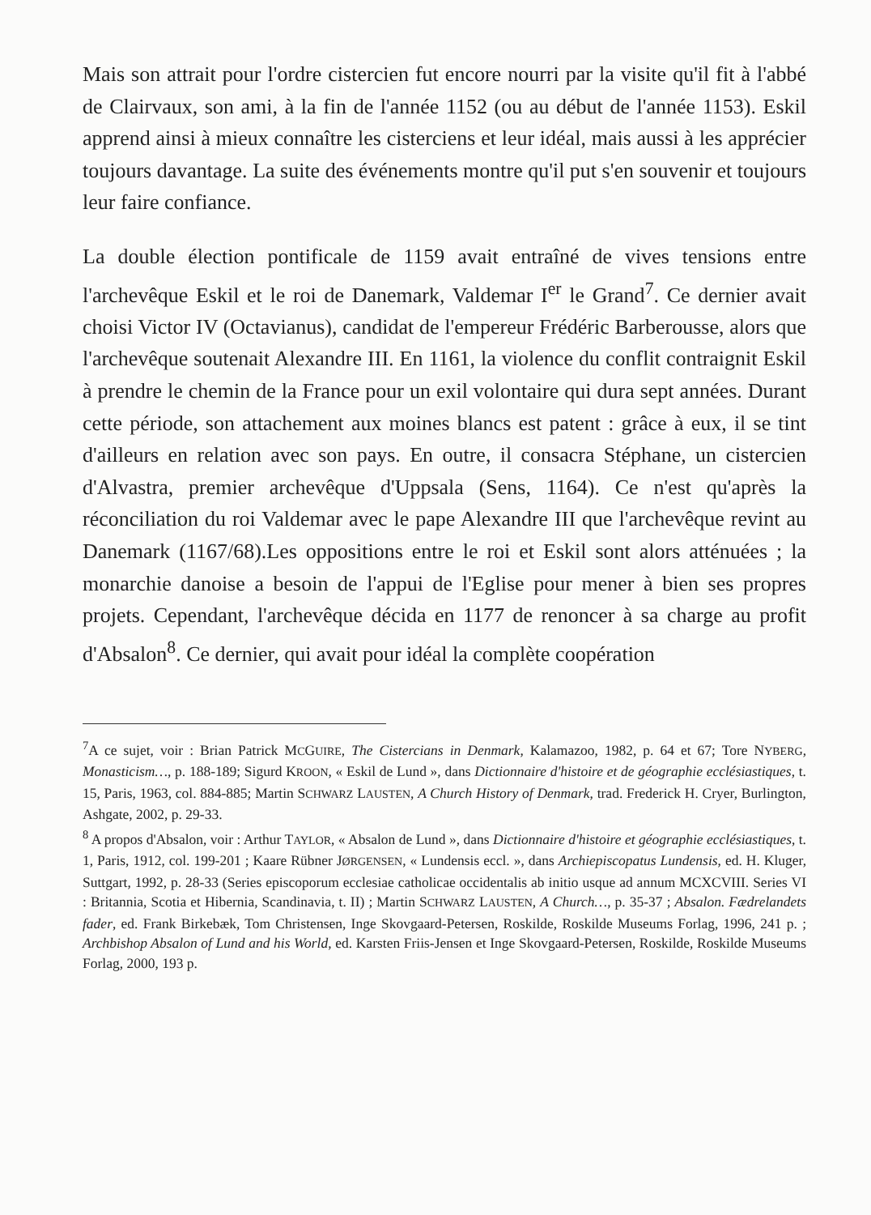Mais son attrait pour l'ordre cistercien fut encore nourri par la visite qu'il fit à l'abbé de Clairvaux, son ami, à la fin de l'année 1152 (ou au début de l'année 1153). Eskil apprend ainsi à mieux connaître les cisterciens et leur idéal, mais aussi à les apprécier toujours davantage. La suite des événements montre qu'il put s'en souvenir et toujours leur faire confiance.
La double élection pontificale de 1159 avait entraîné de vives tensions entre l'archevêque Eskil et le roi de Danemark, Valdemar I<sup>er</sup> le Grand<sup>7</sup>. Ce dernier avait choisi Victor IV (Octavianus), candidat de l'empereur Frédéric Barberousse, alors que l'archevêque soutenait Alexandre III. En 1161, la violence du conflit contraignit Eskil à prendre le chemin de la France pour un exil volontaire qui dura sept années. Durant cette période, son attachement aux moines blancs est patent : grâce à eux, il se tint d'ailleurs en relation avec son pays. En outre, il consacra Stéphane, un cistercien d'Alvastra, premier archevêque d'Uppsala (Sens, 1164). Ce n'est qu'après la réconciliation du roi Valdemar avec le pape Alexandre III que l'archevêque revint au Danemark (1167/68).Les oppositions entre le roi et Eskil sont alors atténuées ; la monarchie danoise a besoin de l'appui de l'Eglise pour mener à bien ses propres projets. Cependant, l'archevêque décida en 1177 de renoncer à sa charge au profit d'Absalon<sup>8</sup>. Ce dernier, qui avait pour idéal la complète coopération
<sup>7</sup> A ce sujet, voir : Brian Patrick MCGUIRE, The Cistercians in Denmark, Kalamazoo, 1982, p. 64 et 67; Tore NYBERG, Monasticism…, p. 188-189; Sigurd KROON, « Eskil de Lund », dans Dictionnaire d'histoire et de géographie ecclésiastiques, t. 15, Paris, 1963, col. 884-885; Martin SCHWARZ LAUSTEN, A Church History of Denmark, trad. Frederick H. Cryer, Burlington, Ashgate, 2002, p. 29-33.
<sup>8</sup> A propos d'Absalon, voir : Arthur TAYLOR, « Absalon de Lund », dans Dictionnaire d'histoire et géographie ecclésiastiques, t. 1, Paris, 1912, col. 199-201 ; Kaare Rübner JØRGENSEN, « Lundensis eccl. », dans Archiepiscopatus Lundensis, ed. H. Kluger, Suttgart, 1992, p. 28-33 (Series episcoporum ecclesiae catholicae occidentalis ab initio usque ad annum MCXCVIII. Series VI : Britannia, Scotia et Hibernia, Scandinavia, t. II) ; Martin SCHWARZ LAUSTEN, A Church…, p. 35-37 ; Absalon. Fædrelandets fader, ed. Frank Birkebæk, Tom Christensen, Inge Skovgaard-Petersen, Roskilde, Roskilde Museums Forlag, 1996, 241 p. ; Archbishop Absalon of Lund and his World, ed. Karsten Friis-Jensen et Inge Skovgaard-Petersen, Roskilde, Roskilde Museums Forlag, 2000, 193 p.